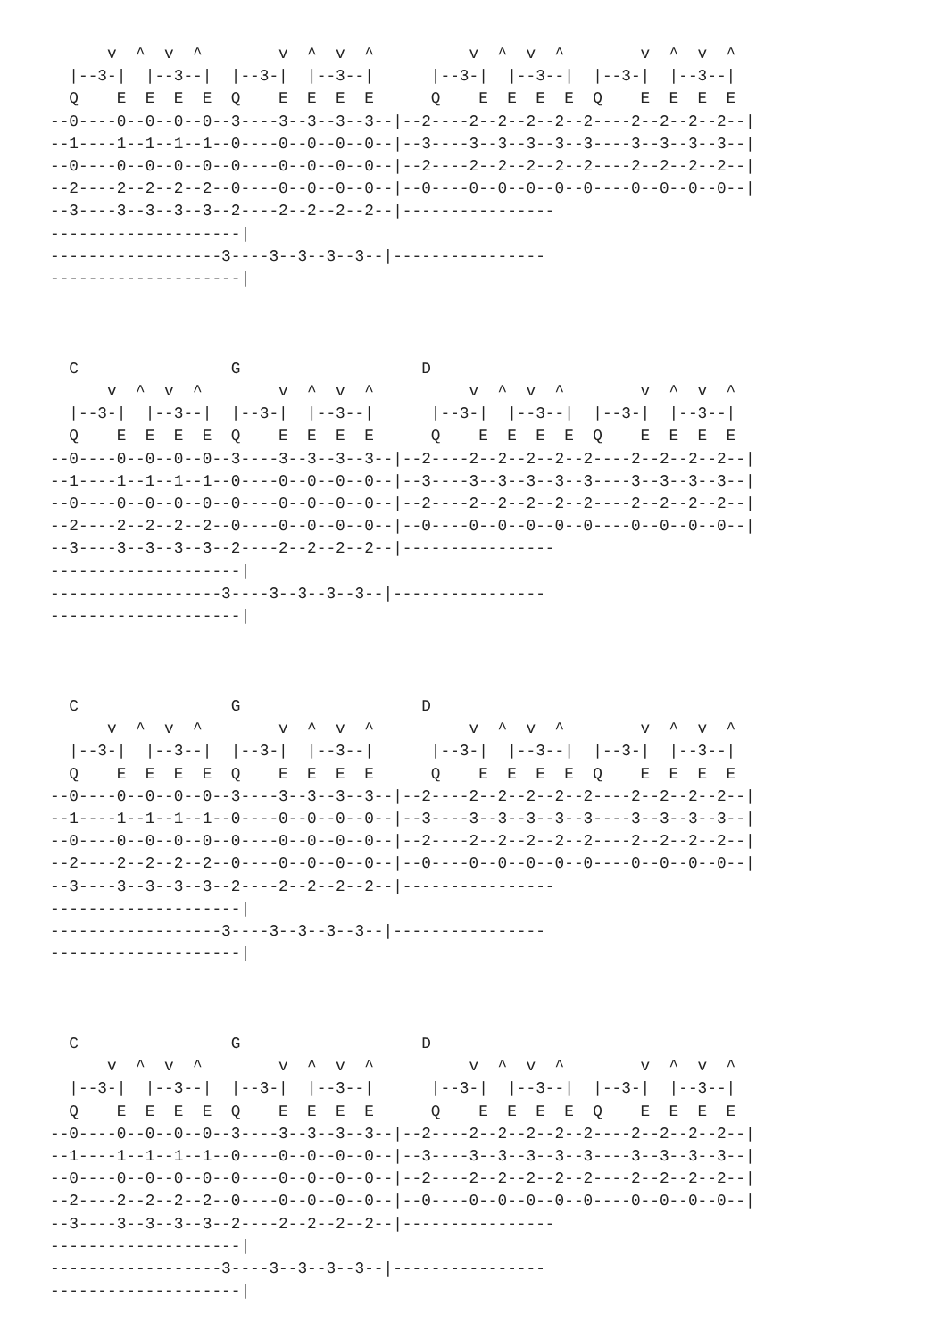v  ^  v  ^        v  ^  v  ^          v  ^  v  ^        v  ^  v  ^
  |--3-|  |--3--|  |--3-|  |--3--|      |--3-|  |--3--|  |--3-|  |--3--|
  Q    E  E  E  E  Q    E  E  E  E      Q    E  E  E  E  Q    E  E  E  E
--0----0--0--0--0--3----3--3--3--3--|--2----2--2--2--2--2----2--2--2--2--|
--1----1--1--1--1--0----0--0--0--0--|--3----3--3--3--3--3----3--3--3--3--|
--0----0--0--0--0--0----0--0--0--0--|--2----2--2--2--2--2----2--2--2--2--|
--2----2--2--2--2--0----0--0--0--0--|--0----0--0--0--0--0----0--0--0--0--|
--3----3--3--3--3--2----2--2--2--2--|----------------
--------------------|
------------------3----3--3--3--3--|----------------
--------------------|



  C                G                   D
      v  ^  v  ^        v  ^  v  ^          v  ^  v  ^        v  ^  v  ^
  |--3-|  |--3--|  |--3-|  |--3--|      |--3-|  |--3--|  |--3-|  |--3--|
  Q    E  E  E  E  Q    E  E  E  E      Q    E  E  E  E  Q    E  E  E  E
--0----0--0--0--0--3----3--3--3--3--|--2----2--2--2--2--2----2--2--2--2--|
--1----1--1--1--1--0----0--0--0--0--|--3----3--3--3--3--3----3--3--3--3--|
--0----0--0--0--0--0----0--0--0--0--|--2----2--2--2--2--2----2--2--2--2--|
--2----2--2--2--2--0----0--0--0--0--|--0----0--0--0--0--0----0--0--0--0--|
--3----3--3--3--3--2----2--2--2--2--|----------------
--------------------|
------------------3----3--3--3--3--|----------------
--------------------|



  C                G                   D
      v  ^  v  ^        v  ^  v  ^          v  ^  v  ^        v  ^  v  ^
  |--3-|  |--3--|  |--3-|  |--3--|      |--3-|  |--3--|  |--3-|  |--3--|
  Q    E  E  E  E  Q    E  E  E  E      Q    E  E  E  E  Q    E  E  E  E
--0----0--0--0--0--3----3--3--3--3--|--2----2--2--2--2--2----2--2--2--2--|
--1----1--1--1--1--0----0--0--0--0--|--3----3--3--3--3--3----3--3--3--3--|
--0----0--0--0--0--0----0--0--0--0--|--2----2--2--2--2--2----2--2--2--2--|
--2----2--2--2--2--0----0--0--0--0--|--0----0--0--0--0--0----0--0--0--0--|
--3----3--3--3--3--2----2--2--2--2--|----------------
--------------------|
------------------3----3--3--3--3--|----------------
--------------------|



  C                G                   D
      v  ^  v  ^        v  ^  v  ^          v  ^  v  ^        v  ^  v  ^
  |--3-|  |--3--|  |--3-|  |--3--|      |--3-|  |--3--|  |--3-|  |--3--|
  Q    E  E  E  E  Q    E  E  E  E      Q    E  E  E  E  Q    E  E  E  E
--0----0--0--0--0--3----3--3--3--3--|--2----2--2--2--2--2----2--2--2--2--|
--1----1--1--1--1--0----0--0--0--0--|--3----3--3--3--3--3----3--3--3--3--|
--0----0--0--0--0--0----0--0--0--0--|--2----2--2--2--2--2----2--2--2--2--|
--2----2--2--2--2--0----0--0--0--0--|--0----0--0--0--0--0----0--0--0--0--|
--3----3--3--3--3--2----2--2--2--2--|----------------
--------------------|
------------------3----3--3--3--3--|----------------
--------------------|